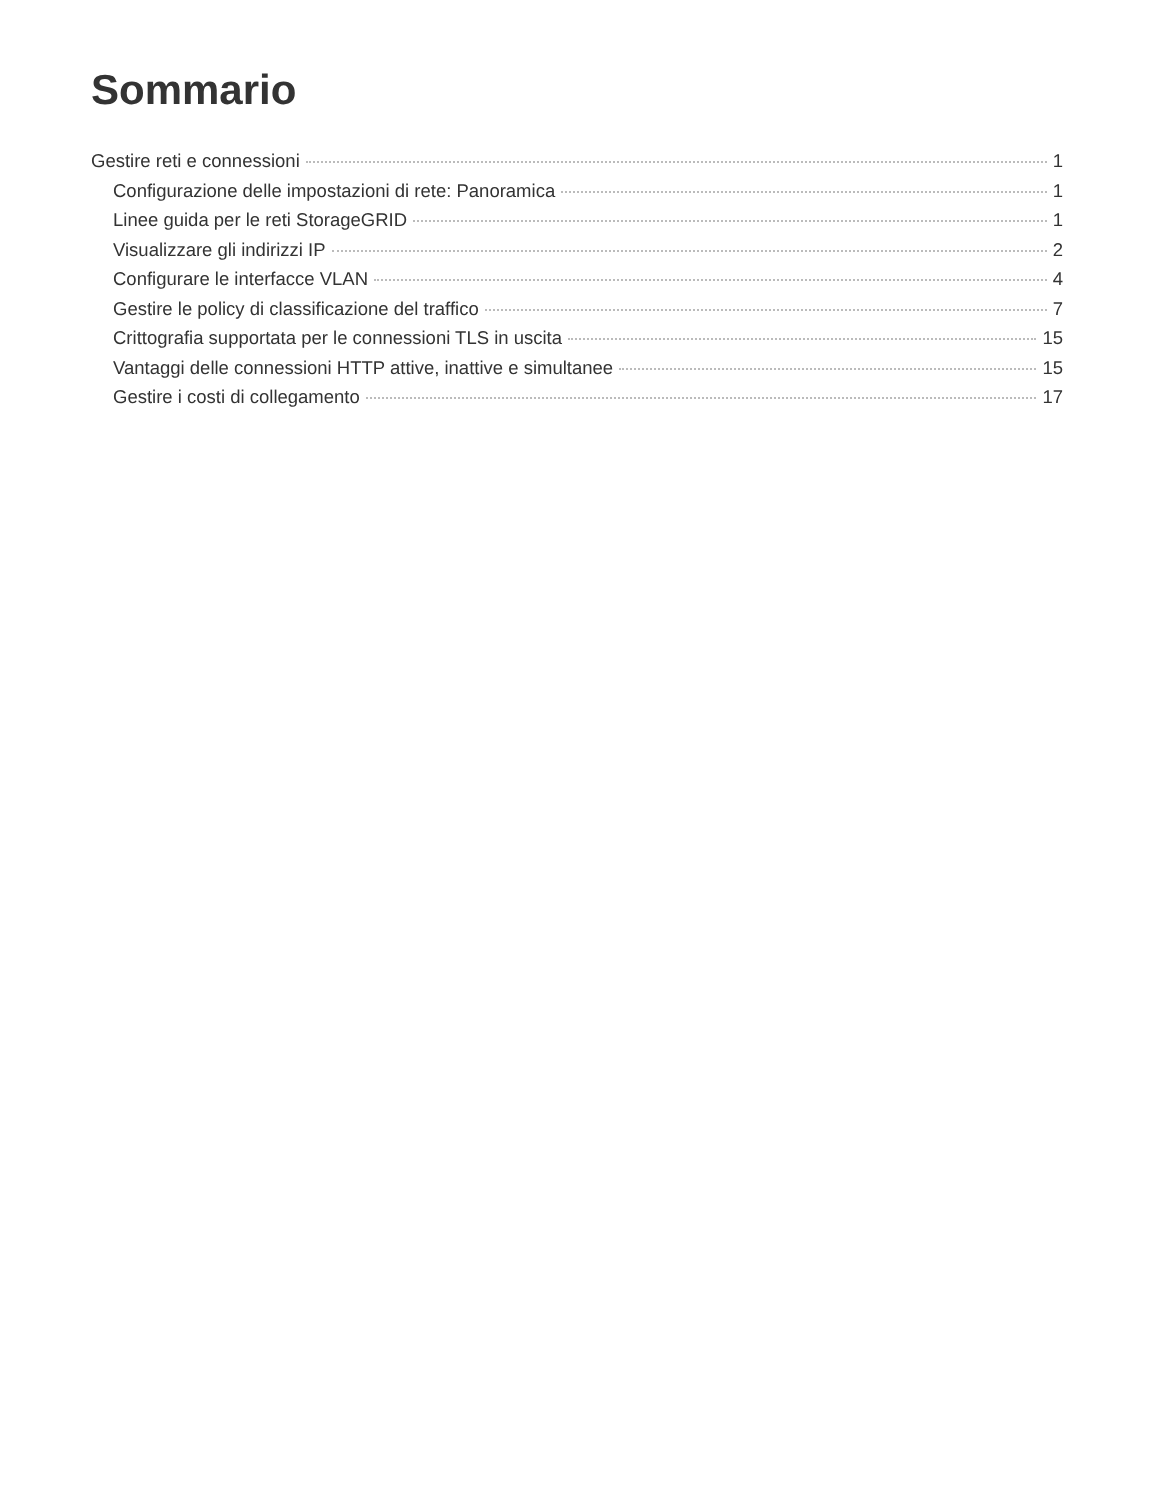Sommario
Gestire reti e connessioni 1
Configurazione delle impostazioni di rete: Panoramica 1
Linee guida per le reti StorageGRID 1
Visualizzare gli indirizzi IP 2
Configurare le interfacce VLAN 4
Gestire le policy di classificazione del traffico 7
Crittografia supportata per le connessioni TLS in uscita 15
Vantaggi delle connessioni HTTP attive, inattive e simultanee 15
Gestire i costi di collegamento 17